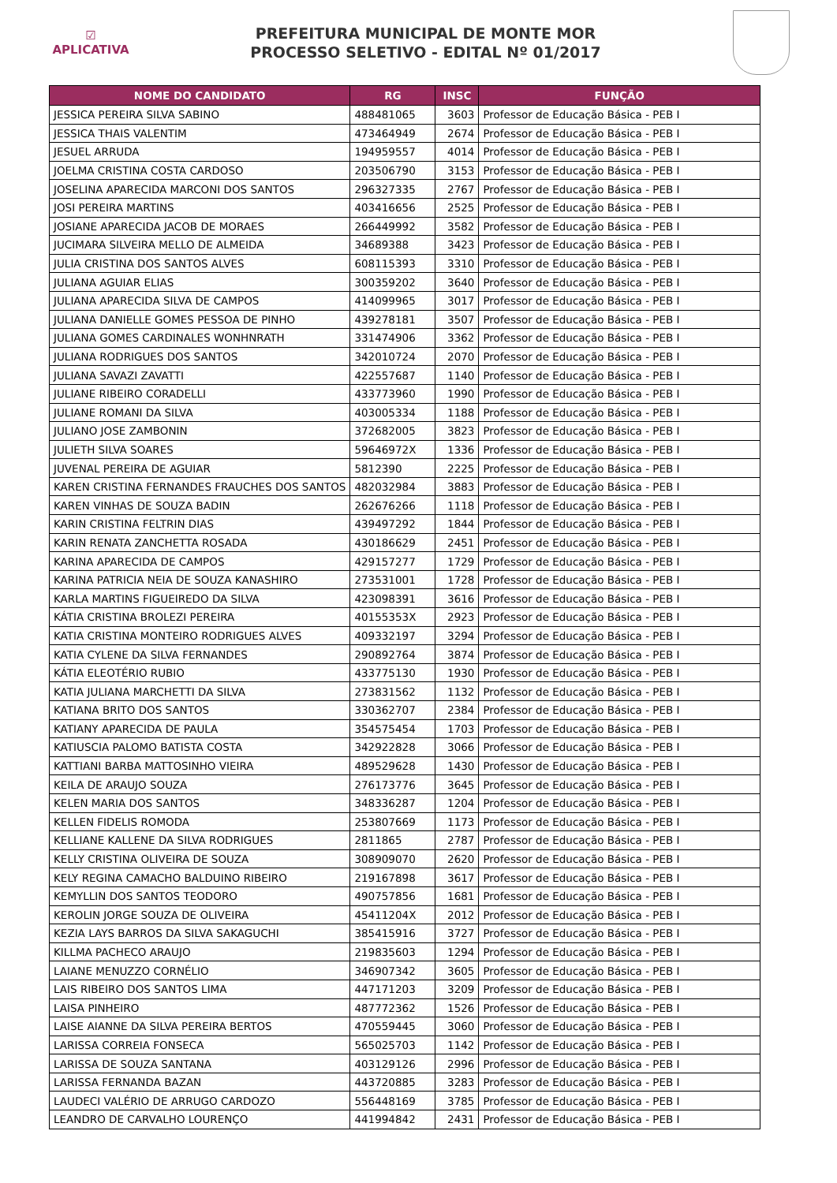☑
APLICATIVA
PREFEITURA MUNICIPAL DE MONTE MOR
PROCESSO SELETIVO - EDITAL Nº 01/2017
| NOME DO CANDIDATO | RG | INSC | FUNÇÃO |
| --- | --- | --- | --- |
| JESSICA PEREIRA SILVA SABINO | 488481065 | 3603 | Professor de Educação Básica - PEB I |
| JESSICA THAIS VALENTIM | 473464949 | 2674 | Professor de Educação Básica - PEB I |
| JESUEL ARRUDA | 194959557 | 4014 | Professor de Educação Básica - PEB I |
| JOELMA CRISTINA COSTA CARDOSO | 203506790 | 3153 | Professor de Educação Básica - PEB I |
| JOSELINA APARECIDA MARCONI DOS SANTOS | 296327335 | 2767 | Professor de Educação Básica - PEB I |
| JOSI PEREIRA MARTINS | 403416656 | 2525 | Professor de Educação Básica - PEB I |
| JOSIANE APARECIDA JACOB DE MORAES | 266449992 | 3582 | Professor de Educação Básica - PEB I |
| JUCIMARA SILVEIRA MELLO DE ALMEIDA | 34689388 | 3423 | Professor de Educação Básica - PEB I |
| JULIA CRISTINA DOS SANTOS ALVES | 608115393 | 3310 | Professor de Educação Básica - PEB I |
| JULIANA AGUIAR ELIAS | 300359202 | 3640 | Professor de Educação Básica - PEB I |
| JULIANA APARECIDA SILVA DE CAMPOS | 414099965 | 3017 | Professor de Educação Básica - PEB I |
| JULIANA DANIELLE GOMES PESSOA DE PINHO | 439278181 | 3507 | Professor de Educação Básica - PEB I |
| JULIANA GOMES CARDINALES WONHNRATH | 331474906 | 3362 | Professor de Educação Básica - PEB I |
| JULIANA RODRIGUES DOS SANTOS | 342010724 | 2070 | Professor de Educação Básica - PEB I |
| JULIANA SAVAZI ZAVATTI | 422557687 | 1140 | Professor de Educação Básica - PEB I |
| JULIANE RIBEIRO CORADELLI | 433773960 | 1990 | Professor de Educação Básica - PEB I |
| JULIANE ROMANI DA SILVA | 403005334 | 1188 | Professor de Educação Básica - PEB I |
| JULIANO JOSE ZAMBONIN | 372682005 | 3823 | Professor de Educação Básica - PEB I |
| JULIETH SILVA SOARES | 59646972X | 1336 | Professor de Educação Básica - PEB I |
| JUVENAL PEREIRA DE AGUIAR | 5812390 | 2225 | Professor de Educação Básica - PEB I |
| KAREN CRISTINA FERNANDES FRAUCHES DOS SANTOS | 482032984 | 3883 | Professor de Educação Básica - PEB I |
| KAREN VINHAS DE SOUZA BADIN | 262676266 | 1118 | Professor de Educação Básica - PEB I |
| KARIN CRISTINA FELTRIN DIAS | 439497292 | 1844 | Professor de Educação Básica - PEB I |
| KARIN RENATA ZANCHETTA ROSADA | 430186629 | 2451 | Professor de Educação Básica - PEB I |
| KARINA APARECIDA DE CAMPOS | 429157277 | 1729 | Professor de Educação Básica - PEB I |
| KARINA PATRICIA NEIA DE SOUZA KANASHIRO | 273531001 | 1728 | Professor de Educação Básica - PEB I |
| KARLA MARTINS FIGUEIREDO DA SILVA | 423098391 | 3616 | Professor de Educação Básica - PEB I |
| KÁTIA CRISTINA BROLEZI PEREIRA | 40155353X | 2923 | Professor de Educação Básica - PEB I |
| KATIA CRISTINA MONTEIRO RODRIGUES ALVES | 409332197 | 3294 | Professor de Educação Básica - PEB I |
| KATIA CYLENE DA SILVA FERNANDES | 290892764 | 3874 | Professor de Educação Básica - PEB I |
| KÁTIA ELEOTÉRIO RUBIO | 433775130 | 1930 | Professor de Educação Básica - PEB I |
| KATIA JULIANA MARCHETTI DA SILVA | 273831562 | 1132 | Professor de Educação Básica - PEB I |
| KATIANA BRITO DOS SANTOS | 330362707 | 2384 | Professor de Educação Básica - PEB I |
| KATIANY APARECIDA DE PAULA | 354575454 | 1703 | Professor de Educação Básica - PEB I |
| KATIUSCIA PALOMO BATISTA COSTA | 342922828 | 3066 | Professor de Educação Básica - PEB I |
| KATTIANI BARBA MATTOSINHO VIEIRA | 489529628 | 1430 | Professor de Educação Básica - PEB I |
| KEILA DE ARAUJO SOUZA | 276173776 | 3645 | Professor de Educação Básica - PEB I |
| KELEN MARIA DOS SANTOS | 348336287 | 1204 | Professor de Educação Básica - PEB I |
| KELLEN FIDELIS ROMODA | 253807669 | 1173 | Professor de Educação Básica - PEB I |
| KELLIANE KALLENE DA SILVA RODRIGUES | 2811865 | 2787 | Professor de Educação Básica - PEB I |
| KELLY CRISTINA OLIVEIRA DE SOUZA | 308909070 | 2620 | Professor de Educação Básica - PEB I |
| KELY REGINA CAMACHO BALDUINO RIBEIRO | 219167898 | 3617 | Professor de Educação Básica - PEB I |
| KEMYLLIN DOS SANTOS TEODORO | 490757856 | 1681 | Professor de Educação Básica - PEB I |
| KEROLIN JORGE SOUZA DE OLIVEIRA | 45411204X | 2012 | Professor de Educação Básica - PEB I |
| KEZIA LAYS BARROS DA SILVA SAKAGUCHI | 385415916 | 3727 | Professor de Educação Básica - PEB I |
| KILLMA PACHECO ARAUJO | 219835603 | 1294 | Professor de Educação Básica - PEB I |
| LAIANE MENUZZO CORNÉLIO | 346907342 | 3605 | Professor de Educação Básica - PEB I |
| LAIS RIBEIRO DOS SANTOS LIMA | 447171203 | 3209 | Professor de Educação Básica - PEB I |
| LAISA PINHEIRO | 487772362 | 1526 | Professor de Educação Básica - PEB I |
| LAISE AIANNE DA SILVA PEREIRA BERTOS | 470559445 | 3060 | Professor de Educação Básica - PEB I |
| LARISSA CORREIA FONSECA | 565025703 | 1142 | Professor de Educação Básica - PEB I |
| LARISSA DE SOUZA SANTANA | 403129126 | 2996 | Professor de Educação Básica - PEB I |
| LARISSA FERNANDA BAZAN | 443720885 | 3283 | Professor de Educação Básica - PEB I |
| LAUDECI VALÉRIO DE ARRUGO CARDOZO | 556448169 | 3785 | Professor de Educação Básica - PEB I |
| LEANDRO DE CARVALHO LOURENÇO | 441994842 | 2431 | Professor de Educação Básica - PEB I |